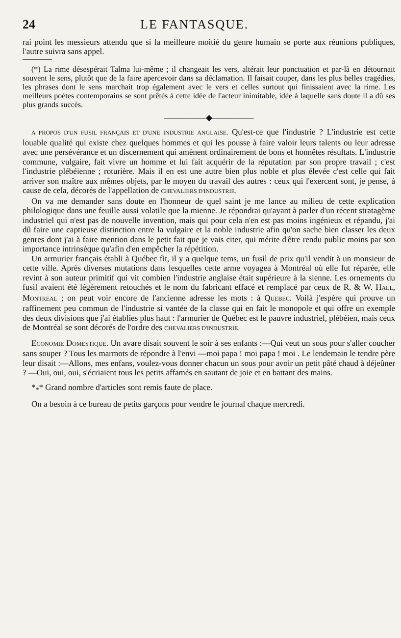24 LE FANTASQUE.
rai point les messieurs attendu que si la meilleure moitié du genre humain se porte aux réunions publiques, l'autre suivra sans appel.
(*) La rime désespérait Talma lui-même ; il changeait les vers, altérait leur ponctuation et par-là en détournait souvent le sens, plutôt que de la faire apercevoir dans sa déclamation. Il faisait couper, dans les plus belles tragédies, les phrases dont le sens marchait trop également avec le vers et celles surtout qui finissaient avec la rime. Les meilleurs poètes contemporains se sont prêtés à cette idée de l'acteur inimitable, idée à laquelle sans doute il a dû ses plus grands succès.
―――――◆―――――
A PROPOS D'UN FUSIL FRANÇAIS ET D'UNE INDUSTRIE ANGLAISE. Qu'est-ce que l'industrie ? L'industrie est cette louable qualité qui existe chez quelques hommes et qui les pousse à faire valoir leurs talents ou leur adresse avec une persévérance et un discernement qui amènent ordinairement de bons et honnêtes résultats. L'industrie commune, vulgaire, fait vivre un homme et lui fait acquérir de la réputation par son propre travail ; c'est l'industrie plébéienne ; roturière. Mais il en est une autre bien plus noble et plus élevée c'est celle qui fait arriver son maître aux mêmes objets, par le moyen du travail des autres : ceux qui l'exercent sont, je pense, à cause de cela, décorés de l'appellation de CHEVALIERS D'INDUSTRIE.
On va me demander sans doute en l'honneur de quel saint je me lance au milieu de cette explication philologique dans une feuille aussi volatile que la mienne. Je répondrai qu'ayant à parler d'un récent stratagème industriel qui n'est pas de nouvelle invention, mais qui pour cela n'en est pas moins ingénieux et répandu, j'ai dû faire une captieuse distinction entre la vulgaire et la noble industrie afin qu'on sache bien classer les deux genres dont j'ai à faire mention dans le petit fait que je vais citer, qui mérite d'être rendu public moins par son importance intrinsèque qu'afin d'en empêcher la répétition.
Un armurier français établi à Québec fit, il y a quelque tems, un fusil de prix qu'il vendit à un monsieur de cette ville. Après diverses mutations dans lesquelles cette arme voyagea à Montréal où elle fut réparée, elle revint à son auteur primitif qui vit combien l'industrie anglaise était supérieure à la sienne. Les ornements du fusil avaient été légèrement retouchés et le nom du fabricant effacé et remplacé par ceux de R. & W. HALL, MONTREAL ; on peut voir encore de l'ancienne adresse les mots : à QUEBEC. Voilà j'espère qui prouve un raffinement peu commun de l'industrie si vantée de la classe qui en fait le monopole et qui offre un exemple des deux divisions que j'ai établies plus haut : l'armurier de Québec est le pauvre industriel, plébéien, mais ceux de Montréal se sont décorés de l'ordre des CHEVALIERS D'INDUSTRIE.
ECONOMIE DOMESTIQUE. Un avare disait souvent le soir à ses enfants :—Qui veut un sous pour s'aller coucher sans souper ? Tous les marmots de répondre à l'envi —moi papa ! moi papa ! moi . Le lendemain le tendre père leur disait :—Allons, mes enfans, voulez-vous donner chacun un sous pour avoir un petit pâté chaud à déjeûner ? —Oui, oui, oui, s'écriaient tous les petits affamés en sautant de joie et en battant des mains.
*<sub>*</sub>* Grand nombre d'articles sont remis faute de place.
On a besoin à ce bureau de petits garçons pour vendre le journal chaque mercredi.